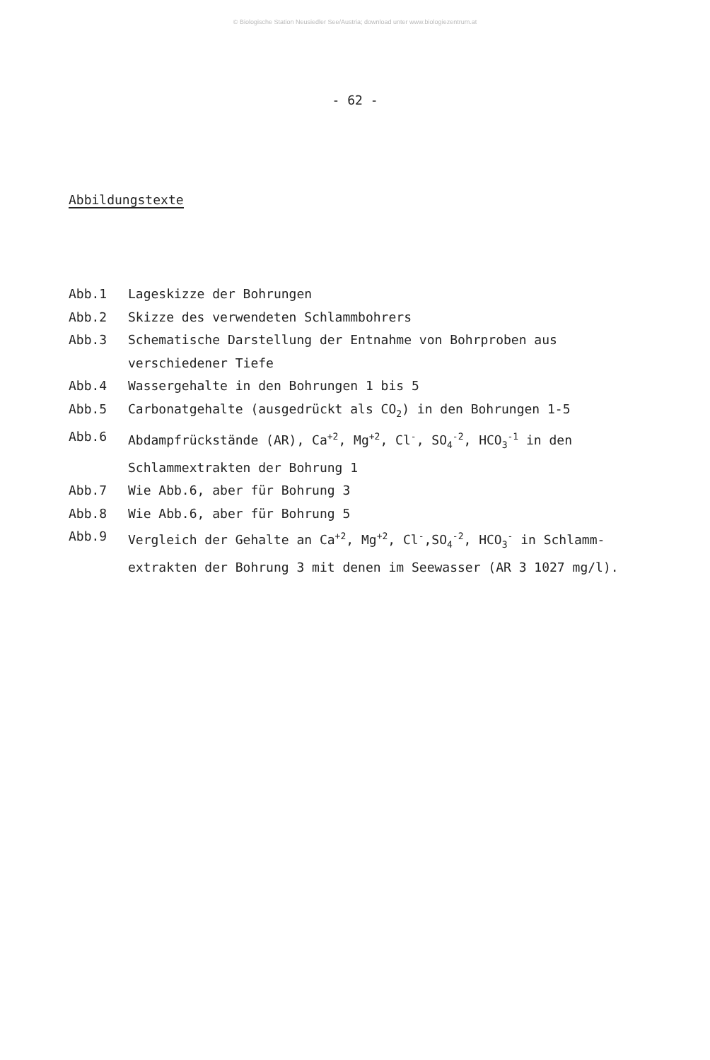© Biologische Station Neusiedler See/Austria; download unter www.biologiezentrum.at
- 62 -
Abbildungstexte
Abb.1 Lageskizze der Bohrungen
Abb.2 Skizze des verwendeten Schlammbohrers
Abb.3 Schematische Darstellung der Entnahme von Bohrproben aus verschiedener Tiefe
Abb.4 Wassergehalte in den Bohrungen 1 bis 5
Abb.5 Carbonatgehalte (ausgedrückt als CO<sub>2</sub>) in den Bohrungen 1-5
Abb.6 Abdampfrückstände (AR), Ca<sup>+2</sup>, Mg<sup>+2</sup>, Cl<sup>-</sup>, SO<sub>4</sub><sup>-2</sup>, HCO<sub>3</sub><sup>-1</sup> in den Schlammextrakten der Bohrung 1
Abb.7 Wie Abb.6, aber für Bohrung 3
Abb.8 Wie Abb.6, aber für Bohrung 5
Abb.9 Vergleich der Gehalte an Ca<sup>+2</sup>, Mg<sup>+2</sup>, Cl<sup>-</sup>,SO<sub>4</sub><sup>-2</sup>, HCO<sub>3</sub><sup>-</sup> in Schlamm-extrakten der Bohrung 3 mit denen im Seewasser (AR 3 1027 mg/l).